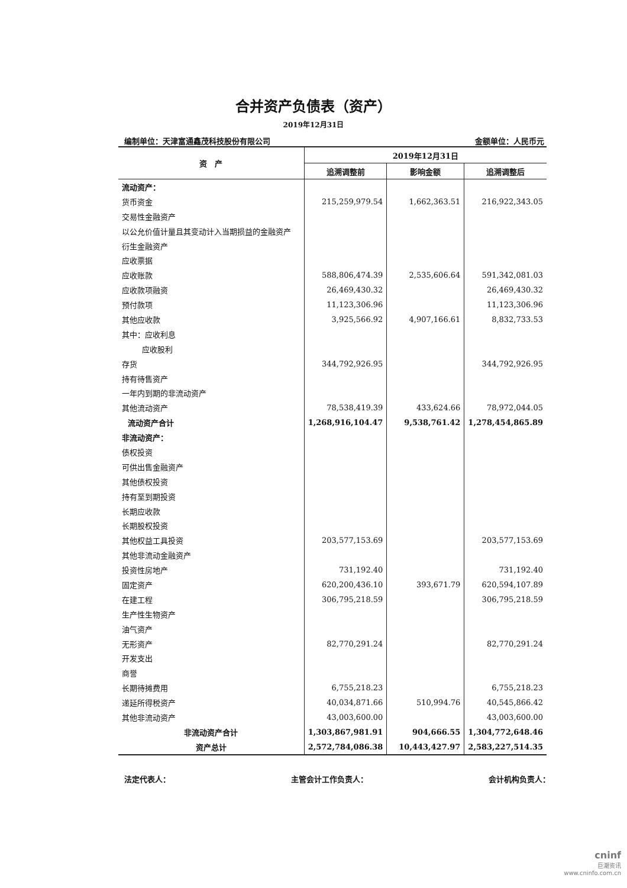合并资产负债表（资产）
2019年12月31日
编制单位：天津富通鑫茂科技股份有限公司 金额单位：人民币元
| 资 产 | 2019年12月31日 | | |
| --- | --- | --- | --- |
| | 追溯调整前 | 影响金额 | 追溯调整后 |
| 流动资产： | | | |
| 货币资金 | 215,259,979.54 | 1,662,363.51 | 216,922,343.05 |
| 交易性金融资产 | | | |
| 以公允价值计量且其变动计入当期损益的金融资产 | | | |
| 衍生金融资产 | | | |
| 应收票据 | | | |
| 应收账款 | 588,806,474.39 | 2,535,606.64 | 591,342,081.03 |
| 应收款项融资 | 26,469,430.32 | | 26,469,430.32 |
| 预付款项 | 11,123,306.96 | | 11,123,306.96 |
| 其他应收款 | 3,925,566.92 | 4,907,166.61 | 8,832,733.53 |
| 其中：应收利息 | | | |
| 应收股利 | | | |
| 存货 | 344,792,926.95 | | 344,792,926.95 |
| 持有待售资产 | | | |
| 一年内到期的非流动资产 | | | |
| 其他流动资产 | 78,538,419.39 | 433,624.66 | 78,972,044.05 |
| 流动资产合计 | 1,268,916,104.47 | 9,538,761.42 | 1,278,454,865.89 |
| 非流动资产： | | | |
| 债权投资 | | | |
| 可供出售金融资产 | | | |
| 其他债权投资 | | | |
| 持有至到期投资 | | | |
| 长期应收款 | | | |
| 长期股权投资 | | | |
| 其他权益工具投资 | 203,577,153.69 | | 203,577,153.69 |
| 其他非流动金融资产 | | | |
| 投资性房地产 | 731,192.40 | | 731,192.40 |
| 固定资产 | 620,200,436.10 | 393,671.79 | 620,594,107.89 |
| 在建工程 | 306,795,218.59 | | 306,795,218.59 |
| 生产性生物资产 | | | |
| 油气资产 | | | |
| 无形资产 | 82,770,291.24 | | 82,770,291.24 |
| 开发支出 | | | |
| 商誉 | | | |
| 长期待摊费用 | 6,755,218.23 | | 6,755,218.23 |
| 递延所得税资产 | 40,034,871.66 | 510,994.76 | 40,545,866.42 |
| 其他非流动资产 | 43,003,600.00 | | 43,003,600.00 |
| 非流动资产合计 | 1,303,867,981.91 | 904,666.55 | 1,304,772,648.46 |
| 资产总计 | 2,572,784,086.38 | 10,443,427.97 | 2,583,227,514.35 |
法定代表人： 主管会计工作负责人： 会计机构负责人：
cninf
巨潮资讯
www.cninfo.com.cn